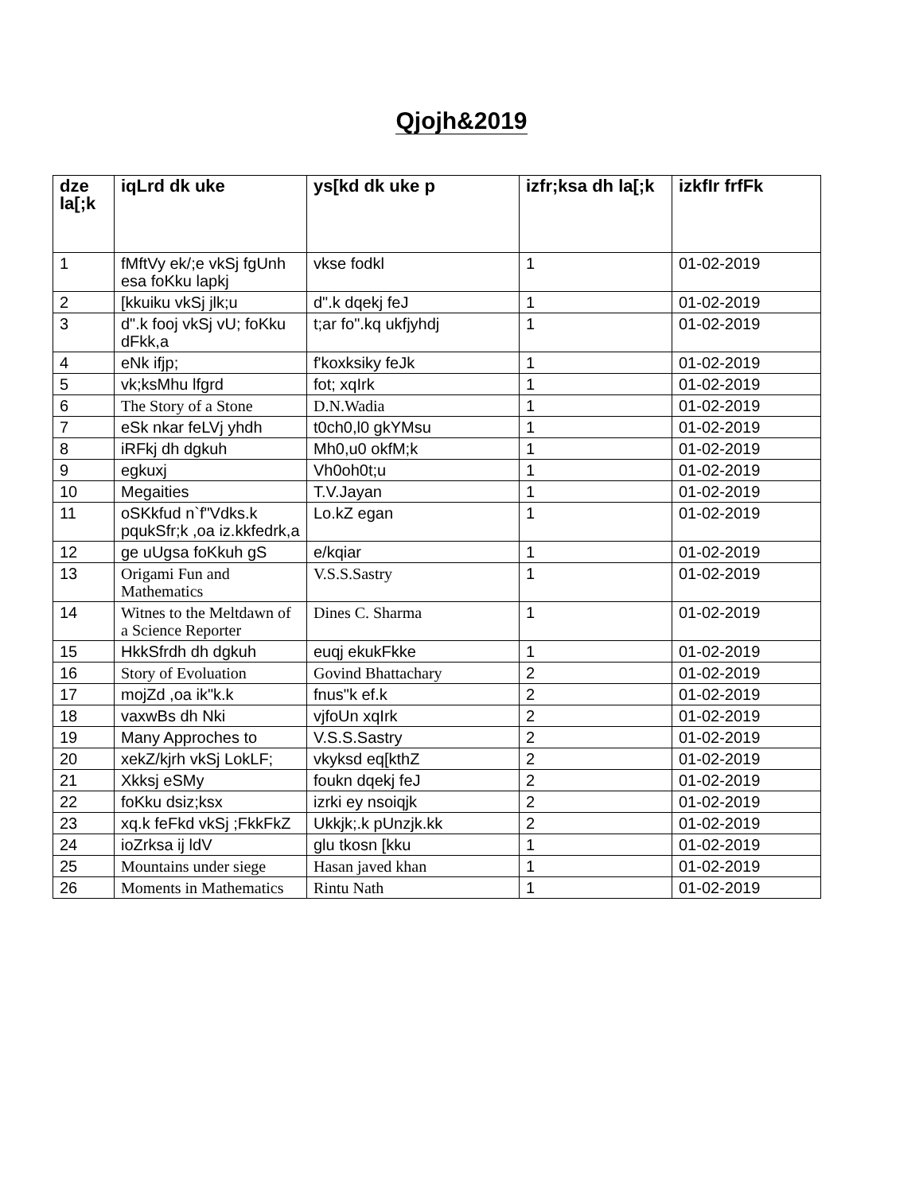Qjojh&2019
| dze la[;k | iqLrd dk uke | ys[kd dk uke p | izfr;ksa dh la[;k | izkfIr frfFk |
| --- | --- | --- | --- | --- |
| 1 | fMftVy ek/;e vkSj fgUnh esa foKku lapkj | vkse fodkl | 1 | 01-02-2019 |
| 2 | [kkuiku vkSj jlk;u | d".k dqekj feJ | 1 | 01-02-2019 |
| 3 | d".k fooj vkSj vU; foKku dFkk,a | t;ar fo".kq ukfjyhdj | 1 | 01-02-2019 |
| 4 | eNk ifjp; | f'koxksiky feJk | 1 | 01-02-2019 |
| 5 | vk;ksMhu lfgrd | fot; xqIrk | 1 | 01-02-2019 |
| 6 | The Story of a Stone | D.N.Wadia | 1 | 01-02-2019 |
| 7 | eSk nkar feLVj yhdh | t0ch0,l0 gkYMsu | 1 | 01-02-2019 |
| 8 | iRFkj dh dgkuh | Mh0,u0 okfM;k | 1 | 01-02-2019 |
| 9 | egkuxj | Vh0oh0t;u | 1 | 01-02-2019 |
| 10 | Megaities | T.V.Jayan | 1 | 01-02-2019 |
| 11 | oSKkfud n`f"Vdks.k pqukSfr;k ,oa iz.kkfedrk,a | Lo.kZ egan | 1 | 01-02-2019 |
| 12 | ge uUgsa foKkuh gS | e/kqiar | 1 | 01-02-2019 |
| 13 | Origami Fun and Mathematics | V.S.S.Sastry | 1 | 01-02-2019 |
| 14 | Witnes to the Meltdawn of a Science Reporter | Dines C. Sharma | 1 | 01-02-2019 |
| 15 | HkkSfrdh dh dgkuh | euqj ekukFkke | 1 | 01-02-2019 |
| 16 | Story of Evoluation | Govind Bhattachary | 2 | 01-02-2019 |
| 17 | mojZd ,oa ik"k.k | fnus"k ef.k | 2 | 01-02-2019 |
| 18 | vaxwBs dh Nki | vjfoUn xqIrk | 2 | 01-02-2019 |
| 19 | Many Approches to | V.S.S.Sastry | 2 | 01-02-2019 |
| 20 | xekZ/kjrh vkSj LokLF; | vkyksd eq[kthZ | 2 | 01-02-2019 |
| 21 | Xkksj eSMy | foukn dqekj feJ | 2 | 01-02-2019 |
| 22 | foKku dsiz;ksx | izrki ey nsoiqjk | 2 | 01-02-2019 |
| 23 | xq.k feFkd vkSj ;FkkFkZ | Ukkjk;.k pUnzjk.kk | 2 | 01-02-2019 |
| 24 | ioZrksa ij ldV | glu tkosn [kku | 1 | 01-02-2019 |
| 25 | Mountains under siege | Hasan javed khan | 1 | 01-02-2019 |
| 26 | Moments in Mathematics | Rintu Nath | 1 | 01-02-2019 |